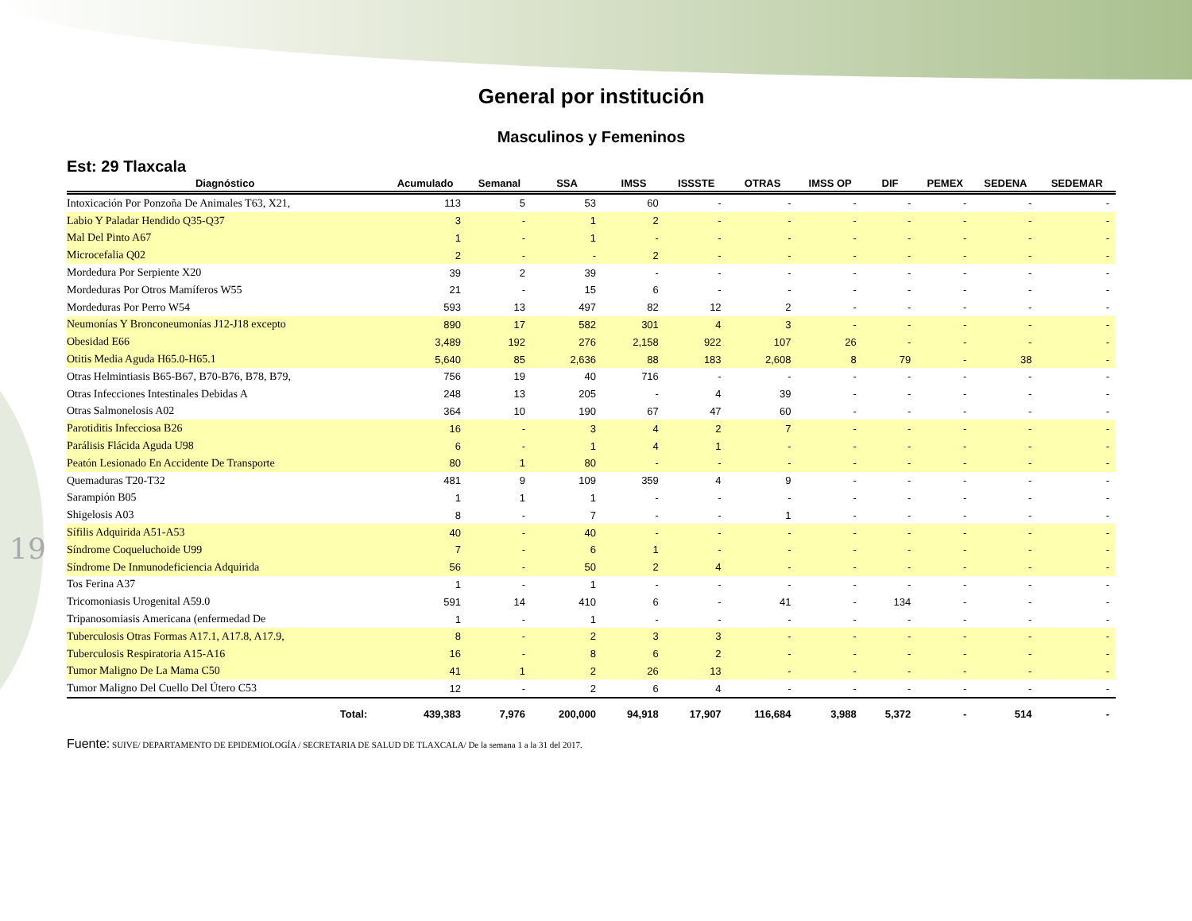19
General por institución
Masculinos y Femeninos
Est: 29 Tlaxcala
| Diagnóstico | Acumulado | Semanal | SSA | IMSS | ISSSTE | OTRAS | IMSS OP | DIF | PEMEX | SEDENA | SEDEMAR |
| --- | --- | --- | --- | --- | --- | --- | --- | --- | --- | --- | --- |
| Intoxicación Por Ponzoña De Animales T63, X21, | 113 | 5 | 53 | 60 | - | - | - | - | - | - | - |
| Labio Y Paladar Hendido Q35-Q37 | 3 | - | 1 | 2 | - | - | - | - | - | - | - |
| Mal Del Pinto A67 | 1 | - | 1 | - | - | - | - | - | - | - | - |
| Microcefalia Q02 | 2 | - | - | 2 | - | - | - | - | - | - | - |
| Mordedura Por Serpiente X20 | 39 | 2 | 39 | - | - | - | - | - | - | - | - |
| Mordeduras Por Otros Mamíferos W55 | 21 | - | 15 | 6 | - | - | - | - | - | - | - |
| Mordeduras Por Perro W54 | 593 | 13 | 497 | 82 | 12 | 2 | - | - | - | - | - |
| Neumonías Y Bronconeumonías J12-J18 excepto | 890 | 17 | 582 | 301 | 4 | 3 | - | - | - | - | - |
| Obesidad E66 | 3,489 | 192 | 276 | 2,158 | 922 | 107 | 26 | - | - | - | - |
| Otitis Media Aguda H65.0-H65.1 | 5,640 | 85 | 2,636 | 88 | 183 | 2,608 | 8 | 79 | - | 38 | - |
| Otras Helmintiasis B65-B67, B70-B76, B78, B79, | 756 | 19 | 40 | 716 | - | - | - | - | - | - | - |
| Otras Infecciones Intestinales Debidas A | 248 | 13 | 205 | - | 4 | 39 | - | - | - | - | - |
| Otras Salmonelosis A02 | 364 | 10 | 190 | 67 | 47 | 60 | - | - | - | - | - |
| Parotiditis Infecciosa B26 | 16 | - | 3 | 4 | 2 | 7 | - | - | - | - | - |
| Parálisis Flácida Aguda U98 | 6 | - | 1 | 4 | 1 | - | - | - | - | - | - |
| Peatón Lesionado En Accidente De Transporte | 80 | 1 | 80 | - | - | - | - | - | - | - | - |
| Quemaduras T20-T32 | 481 | 9 | 109 | 359 | 4 | 9 | - | - | - | - | - |
| Sarampión B05 | 1 | 1 | 1 | - | - | - | - | - | - | - | - |
| Shigelosis A03 | 8 | - | 7 | - | - | 1 | - | - | - | - | - |
| Sífilis Adquirida A51-A53 | 40 | - | 40 | - | - | - | - | - | - | - | - |
| Síndrome Coqueluchoide U99 | 7 | - | 6 | 1 | - | - | - | - | - | - | - |
| Síndrome De Inmunodeficiencia Adquirida | 56 | - | 50 | 2 | 4 | - | - | - | - | - | - |
| Tos Ferina A37 | 1 | - | 1 | - | - | - | - | - | - | - | - |
| Tricomoniasis Urogenital A59.0 | 591 | 14 | 410 | 6 | - | 41 | - | 134 | - | - | - |
| Tripanosomiasis Americana (enfermedad De | 1 | - | 1 | - | - | - | - | - | - | - | - |
| Tuberculosis Otras Formas A17.1, A17.8, A17.9, | 8 | - | 2 | 3 | 3 | - | - | - | - | - | - |
| Tuberculosis Respiratoria A15-A16 | 16 | - | 8 | 6 | 2 | - | - | - | - | - | - |
| Tumor Maligno De La Mama C50 | 41 | 1 | 2 | 26 | 13 | - | - | - | - | - | - |
| Tumor Maligno Del Cuello Del Útero C53 | 12 | - | 2 | 6 | 4 | - | - | - | - | - | - |
| Total: | 439,383 | 7,976 | 200,000 | 94,918 | 17,907 | 116,684 | 3,988 | 5,372 | - | 514 | - |
Fuente: SUIVE/ DEPARTAMENTO DE EPIDEMIOLOGÍA / SECRETARIA DE SALUD DE TLAXCALA/ De la semana 1 a la 31 del 2017.